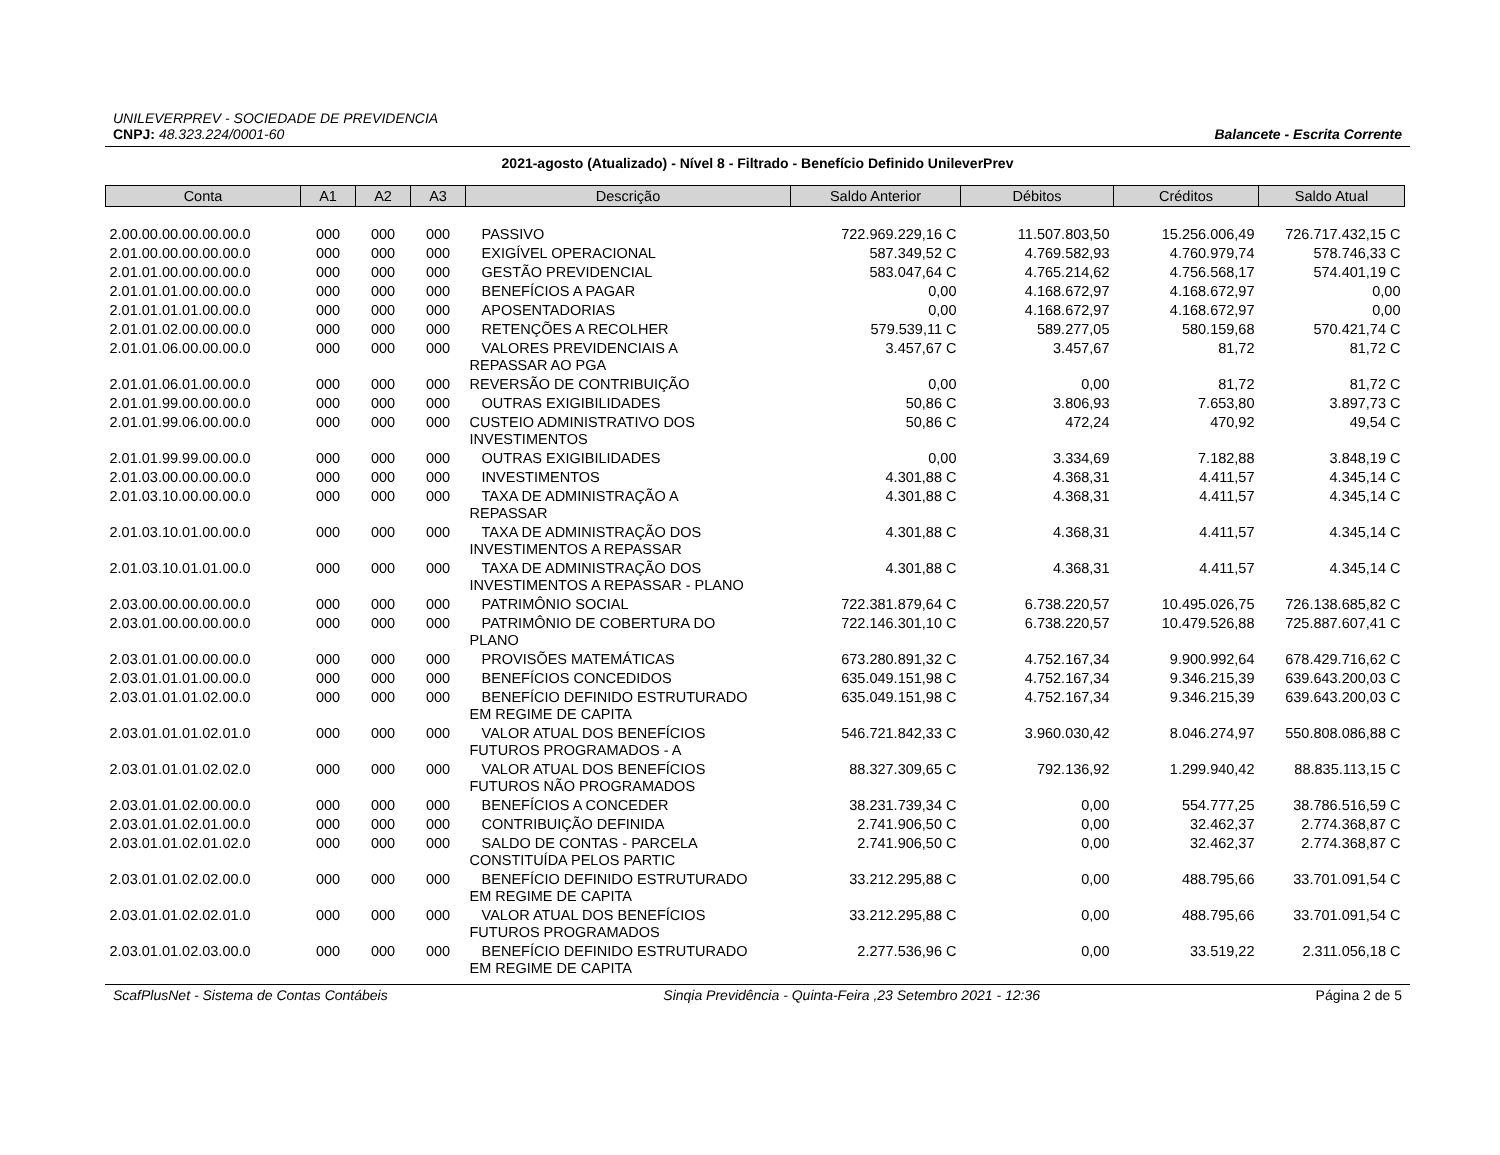UNILEVERPREV - SOCIEDADE DE PREVIDENCIA
CNPJ: 48.323.224/0001-60
Balancete - Escrita Corrente
2021-agosto (Atualizado) - Nível 8 - Filtrado - Benefício Definido UnileverPrev
| Conta | A1 | A2 | A3 | Descrição | Saldo Anterior | Débitos | Créditos | Saldo Atual |
| --- | --- | --- | --- | --- | --- | --- | --- | --- |
| 2.00.00.00.00.00.00.0 | 000 | 000 | 000 | PASSIVO | 722.969.229,16 C | 11.507.803,50 | 15.256.006,49 | 726.717.432,15 C |
| 2.01.00.00.00.00.00.0 | 000 | 000 | 000 | EXIGÍVEL OPERACIONAL | 587.349,52 C | 4.769.582,93 | 4.760.979,74 | 578.746,33 C |
| 2.01.01.00.00.00.00.0 | 000 | 000 | 000 | GESTÃO PREVIDENCIAL | 583.047,64 C | 4.765.214,62 | 4.756.568,17 | 574.401,19 C |
| 2.01.01.01.00.00.00.0 | 000 | 000 | 000 | BENEFÍCIOS A PAGAR | 0,00 | 4.168.672,97 | 4.168.672,97 | 0,00 |
| 2.01.01.01.01.00.00.0 | 000 | 000 | 000 | APOSENTADORIAS | 0,00 | 4.168.672,97 | 4.168.672,97 | 0,00 |
| 2.01.01.02.00.00.00.0 | 000 | 000 | 000 | RETENÇÕES A RECOLHER | 579.539,11 C | 589.277,05 | 580.159,68 | 570.421,74 C |
| 2.01.01.06.00.00.00.0 | 000 | 000 | 000 | VALORES PREVIDENCIAIS A REPASSAR AO PGA | 3.457,67 C | 3.457,67 | 81,72 | 81,72 C |
| 2.01.01.06.01.00.00.0 | 000 | 000 | 000 | REVERSÃO DE CONTRIBUIÇÃO | 0,00 | 0,00 | 81,72 | 81,72 C |
| 2.01.01.99.00.00.00.0 | 000 | 000 | 000 | OUTRAS EXIGIBILIDADES | 50,86 C | 3.806,93 | 7.653,80 | 3.897,73 C |
| 2.01.01.99.06.00.00.0 | 000 | 000 | 000 | CUSTEIO ADMINISTRATIVO DOS INVESTIMENTOS | 50,86 C | 472,24 | 470,92 | 49,54 C |
| 2.01.01.99.99.00.00.0 | 000 | 000 | 000 | OUTRAS EXIGIBILIDADES | 0,00 | 3.334,69 | 7.182,88 | 3.848,19 C |
| 2.01.03.00.00.00.00.0 | 000 | 000 | 000 | INVESTIMENTOS | 4.301,88 C | 4.368,31 | 4.411,57 | 4.345,14 C |
| 2.01.03.10.00.00.00.0 | 000 | 000 | 000 | TAXA DE ADMINISTRAÇÃO A REPASSAR | 4.301,88 C | 4.368,31 | 4.411,57 | 4.345,14 C |
| 2.01.03.10.01.00.00.0 | 000 | 000 | 000 | TAXA DE ADMINISTRAÇÃO DOS INVESTIMENTOS A REPASSAR | 4.301,88 C | 4.368,31 | 4.411,57 | 4.345,14 C |
| 2.01.03.10.01.01.00.0 | 000 | 000 | 000 | TAXA DE ADMINISTRAÇÃO DOS INVESTIMENTOS A REPASSAR - PLANO | 4.301,88 C | 4.368,31 | 4.411,57 | 4.345,14 C |
| 2.03.00.00.00.00.00.0 | 000 | 000 | 000 | PATRIMÔNIO SOCIAL | 722.381.879,64 C | 6.738.220,57 | 10.495.026,75 | 726.138.685,82 C |
| 2.03.01.00.00.00.00.0 | 000 | 000 | 000 | PATRIMÔNIO DE COBERTURA DO PLANO | 722.146.301,10 C | 6.738.220,57 | 10.479.526,88 | 725.887.607,41 C |
| 2.03.01.01.00.00.00.0 | 000 | 000 | 000 | PROVISÕES MATEMÁTICAS | 673.280.891,32 C | 4.752.167,34 | 9.900.992,64 | 678.429.716,62 C |
| 2.03.01.01.01.00.00.0 | 000 | 000 | 000 | BENEFÍCIOS CONCEDIDOS | 635.049.151,98 C | 4.752.167,34 | 9.346.215,39 | 639.643.200,03 C |
| 2.03.01.01.01.02.00.0 | 000 | 000 | 000 | BENEFÍCIO DEFINIDO ESTRUTURADO EM REGIME DE CAPITA | 635.049.151,98 C | 4.752.167,34 | 9.346.215,39 | 639.643.200,03 C |
| 2.03.01.01.01.02.01.0 | 000 | 000 | 000 | VALOR ATUAL DOS BENEFÍCIOS FUTUROS PROGRAMADOS - A | 546.721.842,33 C | 3.960.030,42 | 8.046.274,97 | 550.808.086,88 C |
| 2.03.01.01.01.02.02.0 | 000 | 000 | 000 | VALOR ATUAL DOS BENEFÍCIOS FUTUROS NÃO PROGRAMADOS | 88.327.309,65 C | 792.136,92 | 1.299.940,42 | 88.835.113,15 C |
| 2.03.01.01.02.00.00.0 | 000 | 000 | 000 | BENEFÍCIOS A CONCEDER | 38.231.739,34 C | 0,00 | 554.777,25 | 38.786.516,59 C |
| 2.03.01.01.02.01.00.0 | 000 | 000 | 000 | CONTRIBUIÇÃO DEFINIDA | 2.741.906,50 C | 0,00 | 32.462,37 | 2.774.368,87 C |
| 2.03.01.01.02.01.02.0 | 000 | 000 | 000 | SALDO DE CONTAS - PARCELA CONSTITUÍDA PELOS PARTIC | 2.741.906,50 C | 0,00 | 32.462,37 | 2.774.368,87 C |
| 2.03.01.01.02.02.00.0 | 000 | 000 | 000 | BENEFÍCIO DEFINIDO ESTRUTURADO EM REGIME DE CAPITA | 33.212.295,88 C | 0,00 | 488.795,66 | 33.701.091,54 C |
| 2.03.01.01.02.02.01.0 | 000 | 000 | 000 | VALOR ATUAL DOS BENEFÍCIOS FUTUROS PROGRAMADOS | 33.212.295,88 C | 0,00 | 488.795,66 | 33.701.091,54 C |
| 2.03.01.01.02.03.00.0 | 000 | 000 | 000 | BENEFÍCIO DEFINIDO ESTRUTURADO EM REGIME DE CAPITA | 2.277.536,96 C | 0,00 | 33.519,22 | 2.311.056,18 C |
ScafPlusNet - Sistema de Contas Contábeis Sinqia Previdência - Quinta-Feira ,23 Setembro 2021 - 12:36 Página 2 de 5